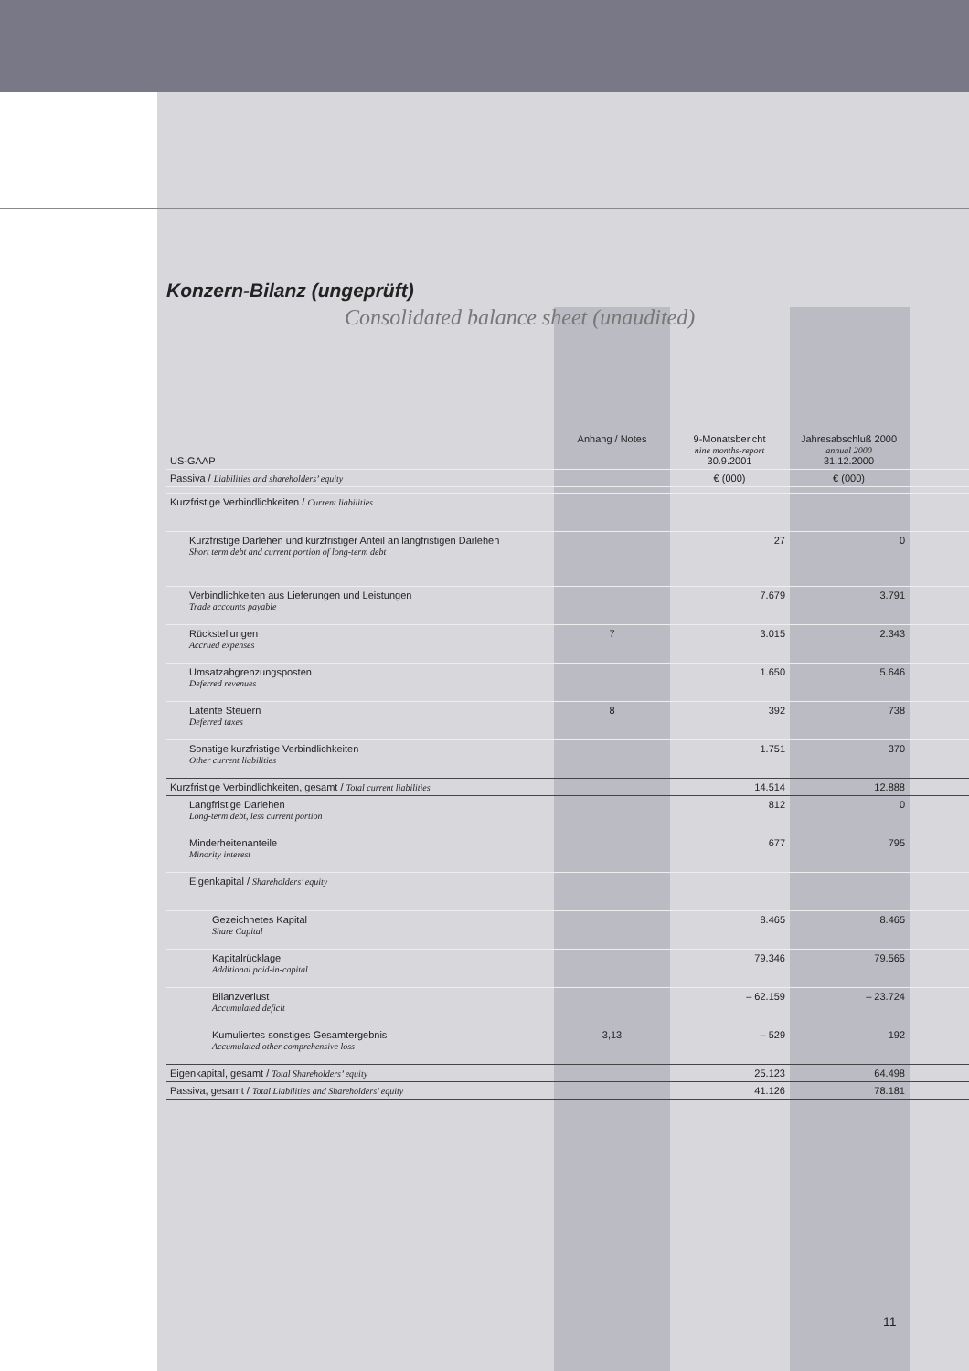Konzern-Bilanz (ungeprüft)
Consolidated balance sheet (unaudited)
| US-GAAP | Anhang / Notes | 9-Monatsbericht nine months-report 30.9.2001 | Jahresabschluß 2000 annual 2000 31.12.2000 | |
| --- | --- | --- | --- | --- |
| Passiva / Liabilities and shareholders’ equity | | € (000) | € (000) | |
| Kurzfristige Verbindlichkeiten / Current liabilities | | | | |
| Kurzfristige Darlehen und kurzfristiger Anteil an langfristigen Darlehen Short term debt and current portion of long-term debt | | 27 | 0 | |
| Verbindlichkeiten aus Lieferungen und Leistungen Trade accounts payable | | 7.679 | 3.791 | |
| Rückstellungen Accrued expenses | 7 | 3.015 | 2.343 | |
| Umsatzabgrenzungsposten Deferred revenues | | 1.650 | 5.646 | |
| Latente Steuern Deferred taxes | 8 | 392 | 738 | |
| Sonstige kurzfristige Verbindlichkeiten Other current liabilities | | 1.751 | 370 | |
| Kurzfristige Verbindlichkeiten, gesamt / Total current liabilities | | 14.514 | 12.888 | |
| Langfristige Darlehen Long-term debt, less current portion | | 812 | 0 | |
| Minderheitenanteile Minority interest | | 677 | 795 | |
| Eigenkapital / Shareholders’ equity | | | | |
| Gezeichnetes Kapital Share Capital | | 8.465 | 8.465 | |
| Kapitalrücklage Additional paid-in-capital | | 79.346 | 79.565 | |
| Bilanzverlust Accumulated deficit | | – 62.159 | – 23.724 | |
| Kumuliertes sonstiges Gesamtergebnis Accumulated other comprehensive loss | 3,13 | – 529 | 192 | |
| Eigenkapital, gesamt / Total Shareholders’ equity | | 25.123 | 64.498 | |
| Passiva, gesamt / Total Liabilities and Shareholders’ equity | | 41.126 | 78.181 | |
11